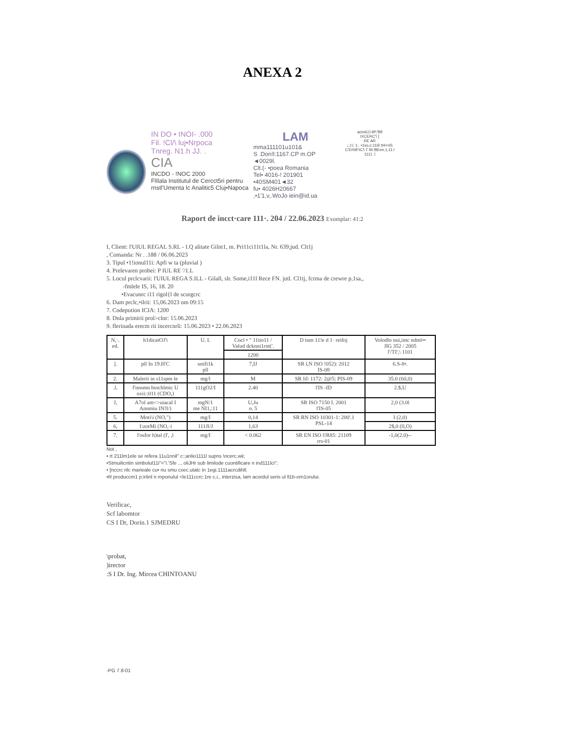ANEXA 2
IN DO • INOI- .000
Fil. !Cl/\ luj•Nrpoca
Tnreg. N1.h JJ. .
CIA
INCDO - !NOC 2000
FlIlala Institutul de Cercct5ri pentru
rnstl'Umenta lc Analitic5 Cluj•Napoca
LAM
mma111101u101&
S .Don!l:1167.CP m.OP ◄0029l.
Clt.(- •poea Romania
Tel• 4016-! 201901 •40SM401◄32
fu• 4026H20667
,•1'1,v,.WoJo iein@id.ua
acIotiJJ.tlP,'fllll
IXCERC'\ [
RE AR
;;,l:i; 1:. •1so,c;11lii':tH<•IS
C'ERtIFIC'l.T lIl\:fllEmr,1,11.l
1111 .l
Raport de incct·care 111·. 204 / 22.06.2023 Exomplar: 41:2
I, Client: l'UIUL REGAL S.RL - I.Q alitate Gilnt1, m. Pri11ci11t1la, Nr. 639,jud. Clt1j
, Comanda: Nr . .188 / 06.06.2023
3. Tipul •1!ionul11i: Apfi w ta (pluvial )
4. Prelevaren probei: P IUL RE '/1.L
5. Locul prclcvarii: l'UIUL REGA S.ILL - Gilall, slr. Some,i11l Rece FN. jutl. Cl1tj, fcrma de crewre p,1sa,,
-fmlele IS, 16, 18. 20
•Evacunrc i11 rigol{l de scurgcrc
6. Dam prclc,•ilrii: 15,06.2023 om 09:15
7. Codepution ICIA: 1200
8. Dnla primirii prol>clor: 15.06.2023
9. flerioada erecm rii incercnrli: 15.06.2023 • 22.06.2023
| N,·. ed. | h1dicatOJ'i | U. I. | Cocl • " 11tio11 / Valud dcknni1rnt('. | D tum 11!e d 1· reifoj | Volodlo nui,imc ndml•• JIG 352 / 2005 l'/TI',\ 1101 |
| --- | --- | --- | --- | --- | --- |
| | | | 1200 | | |
| ]. | pll In 19.H'C | unifi1k pll | 7,IJ | SR l,N ISO !052): 2012 IS-08 | 6.S-8•. |
| 2. | Malerii in s11spm le | mg/l | M | SR lil\ 1172: 2@5; PIS-09 | 35.0 (60,0) |
| .l. | f'nnsmn hiochlmic U oxii::011 (CDO,) | 111gO2/I | 2.40 | l'IS -ID | 2.$,U |
| J, | A7ol am<>uiacal I Annmiu IN!I/) | mgN/1 me NI1,:11 | U,Ju o. 5 | SR ISO 7150 I. 2001 l'IS-05 | 2,0 (3.0l |
| 5. | Moti\i (NO,") | mg/I | 0,14 | SR RN ISO 10301-1: 200'.1 PSL-14 | I (2,0) |
| 6, | 1\zotMi (NO,·i | 111Jl/J | 1,63 | | 2$,0 (ll,O) |
| 7. | l'osfor h)tal (I', ,l | mg/I | < 0.062 | SR EN ISO l!R85: 21109 rrs-01 | -1,0(2.0)-- |
Not ,
• rt 211lm1ele se refera 11u1nnil" c:;anlio1111l supns \ncerc,wii;
•Stmuilicntin simbolul11i"<"i.'Sfe .., oliJHr sub limilode cuontificare n ind111lci";
• [nccrc rilc marieale cu• nu smu cxec.utatc in 1egi.1111acrcdihll;
•R produccm1 p:irtinl n rnponulul <le111ccrc:1re c,i,, interzisa, lam acordul seris ul ll1b-orn1orului.
Verificac,
Scf labomtor
CS I Dr, Dorin.1 SJMEDRU
\probat,
)irector
:S I Dr. Ing. Mircea CHINTOANU
-PG 7.8-01